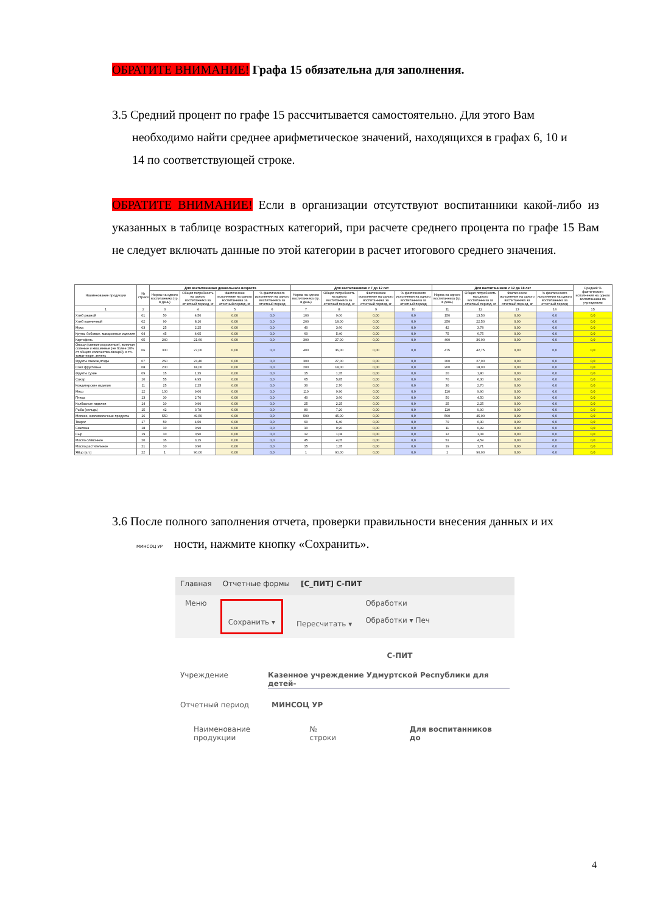ОБРАТИТЕ ВНИМАНИЕ! Графа 15 обязательна для заполнения.
3.5 Средний процент по графе 15 рассчитывается самостоятельно. Для этого Вам
необходимо найти среднее арифметическое значений, находящихся в графах 6, 10 и
14 по соответствующей строке.
ОБРАТИТЕ ВНИМАНИЕ! Если в организации отсутствуют воспитанники какой-либо из указанных в таблице возрастных категорий, при расчете среднего процента по графе 15 Вам не следует включать данные по этой категории в расчет итогового среднего значения.
| Наименование продукции | № строки | Для воспитанников дошкольного возраста | | | | Для воспитанников с 7 до 12 лет | | | | Для воспитанников с 12 до 18 лет | | | | Средний % фактического исполнения на одного воспитанника по учреждению |
| --- | --- | --- | --- | --- | --- | --- | --- | --- | --- | --- | --- | --- | --- | --- |
| | | Норма на одного воспитанника (гр. в день) | Общая потребность на одного воспитанника за отчетный период, кг | Фактическое исполнение на одного воспитанника за отчетный период, кг | % фактического исполнения на одного воспитанника за отчетный период | Норма на одного воспитанника (гр. в день) | Общая потребность на одного воспитанника за отчетный период, кг | Фактическое исполнение на одного воспитанника за отчетный период, кг | % фактического исполнения на одного воспитанника за отчетный период | Норма на одного воспитанника (гр. в день) | Общая потребность на одного воспитанника за отчетный период, кг | Фактическое исполнение на одного воспитанника за отчетный период, кг | % фактического исполнения на одного воспитанника за отчетный период | |
| 1 | 2 | 3 | 4 | 5 | 6 | 7 | 8 | 9 | 10 | 11 | 12 | 13 | 14 | 15 |
| Хлеб ржаной | 01 | 50 | 4,50 | 0,00 | 0,0 | 100 | 9,00 | 0,00 | 0,0 | 150 | 13,50 | 0,00 | 0,0 | 0,0 |
| Хлеб пшеничный | 02 | 90 | 8,10 | 0,00 | 0,0 | 200 | 18,00 | 0,00 | 0,0 | 250 | 22,50 | 0,00 | 0,0 | 0,0 |
| Мука | 03 | 25 | 2,25 | 0,00 | 0,0 | 40 | 3,60 | 0,00 | 0,0 | 42 | 3,78 | 0,00 | 0,0 | 0,0 |
| Крупа, бобовые, макаронные изделия | 04 | 45 | 4,05 | 0,00 | 0,0 | 60 | 5,40 | 0,00 | 0,0 | 75 | 6,75 | 0,00 | 0,0 | 0,0 |
| Картофель | 05 | 240 | 21,60 | 0,00 | 0,0 | 300 | 27,00 | 0,00 | 0,0 | 400 | 36,00 | 0,00 | 0,0 | 0,0 |
| Овощи (свежие,мороженые), включая соленые и квашенные (не более 10% от общего количества овощей), в т.ч. томат-пюре, зелень | 06 | 300 | 27,00 | 0,00 | 0,0 | 400 | 36,00 | 0,00 | 0,0 | 475 | 42,75 | 0,00 | 0,0 | 0,0 |
| Фрукты свежие,ягоды | 07 | 260 | 23,40 | 0,00 | 0,0 | 300 | 27,00 | 0,00 | 0,0 | 300 | 27,00 | 0,00 | 0,0 | 0,0 |
| Соки фруктовые | 08 | 200 | 18,00 | 0,00 | 0,0 | 200 | 18,00 | 0,00 | 0,0 | 200 | 18,00 | 0,00 | 0,0 | 0,0 |
| Фрукты сухие | 09 | 15 | 1,35 | 0,00 | 0,0 | 15 | 1,35 | 0,00 | 0,0 | 20 | 1,80 | 0,00 | 0,0 | 0,0 |
| Сахар | 10 | 55 | 4,95 | 0,00 | 0,0 | 65 | 5,85 | 0,00 | 0,0 | 70 | 6,30 | 0,00 | 0,0 | 0,0 |
| Кондитерские изделия | 11 | 25 | 2,25 | 0,00 | 0,0 | 30 | 2,70 | 0,00 | 0,0 | 30 | 2,70 | 0,00 | 0,0 | 0,0 |
| Мясо | 12 | 100 | 9,00 | 0,00 | 0,0 | 110 | 9,90 | 0,00 | 0,0 | 110 | 9,90 | 0,00 | 0,0 | 0,0 |
| Птица | 13 | 30 | 2,70 | 0,00 | 0,0 | 40 | 3,60 | 0,00 | 0,0 | 50 | 4,50 | 0,00 | 0,0 | 0,0 |
| Колбасные изделия | 14 | 10 | 0,90 | 0,00 | 0,0 | 25 | 2,25 | 0,00 | 0,0 | 25 | 2,25 | 0,00 | 0,0 | 0,0 |
| Рыба (сельдь) | 15 | 42 | 3,78 | 0,00 | 0,0 | 80 | 7,20 | 0,00 | 0,0 | 110 | 9,90 | 0,00 | 0,0 | 0,0 |
| Молоко, кисломолочные продукты | 16 | 550 | 49,50 | 0,00 | 0,0 | 500 | 45,00 | 0,00 | 0,0 | 500 | 45,00 | 0,00 | 0,0 | 0,0 |
| Творог | 17 | 50 | 4,50 | 0,00 | 0,0 | 60 | 5,40 | 0,00 | 0,0 | 70 | 6,30 | 0,00 | 0,0 | 0,0 |
| Сметана | 18 | 10 | 0,90 | 0,00 | 0,0 | 10 | 0,90 | 0,00 | 0,0 | 11 | 0,99 | 0,00 | 0,0 | 0,0 |
| Сыр | 19 | 10 | 0,90 | 0,00 | 0,0 | 12 | 1,08 | 0,00 | 0,0 | 12 | 1,08 | 0,00 | 0,0 | 0,0 |
| Масло сливочное | 20 | 35 | 3,15 | 0,00 | 0,0 | 45 | 4,05 | 0,00 | 0,0 | 51 | 4,59 | 0,00 | 0,0 | 0,0 |
| Масло растительное | 21 | 10 | 0,90 | 0,00 | 0,0 | 15 | 1,35 | 0,00 | 0,0 | 19 | 1,71 | 0,00 | 0,0 | 0,0 |
| Яйцо (шт.) | 22 | 1 | 90,00 | 0,00 | 0,0 | 1 | 90,00 | 0,00 | 0,0 | 1 | 90,00 | 0,00 | 0,0 | 0,0 |
3.6 После полного заполнения отчета, проверки правильности внесения данных и их
МИНСОЦ УР ности, нажмите кнопку «Сохранить».
Главная Отчетные формы [С_ПИТ] С-ПИТ
Меню Сохранить ▾ Пересчитать ▾ Обработки
Обработки ▾ Печ
С-ПИТ
Учреждение Казенное учреждение Удмуртской Республики для детей-
Отчетный период МИНСОЦ УР
Наименование продукции № строки Для воспитанников до
4